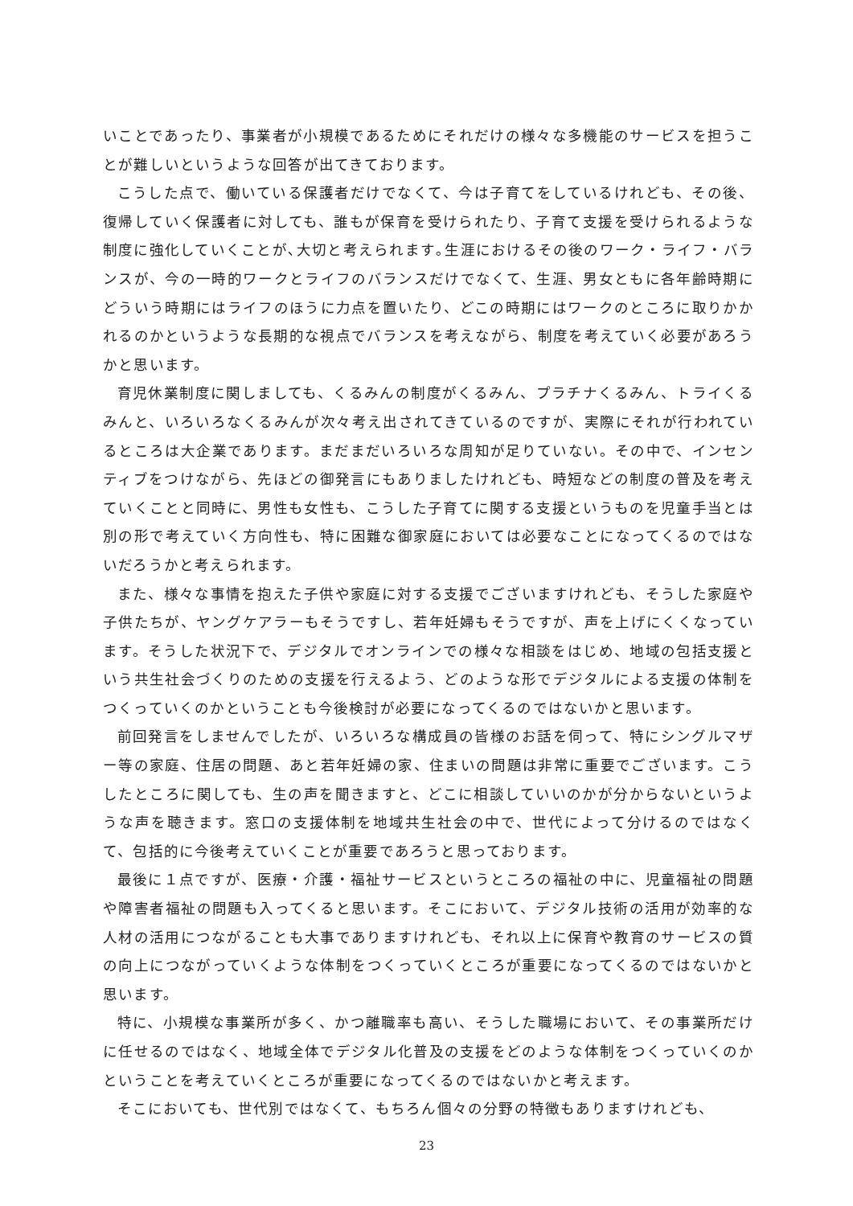いことであったり、事業者が小規模であるためにそれだけの様々な多機能のサービスを担うことが難しいというような回答が出てきております。
こうした点で、働いている保護者だけでなくて、今は子育てをしているけれども、その後、復帰していく保護者に対しても、誰もが保育を受けられたり、子育て支援を受けられるような制度に強化していくことが､大切と考えられます｡生涯におけるその後のワーク・ライフ・バランスが、今の一時的ワークとライフのバランスだけでなくて、生涯、男女ともに各年齢時期にどういう時期にはライフのほうに力点を置いたり、どこの時期にはワークのところに取りかかれるのかというような長期的な視点でバランスを考えながら、制度を考えていく必要があろうかと思います。
育児休業制度に関しましても、くるみんの制度がくるみん、プラチナくるみん、トライくるみんと、いろいろなくるみんが次々考え出されてきているのですが、実際にそれが行われているところは大企業であります。まだまだいろいろな周知が足りていない。その中で、インセンティブをつけながら、先ほどの御発言にもありましたけれども、時短などの制度の普及を考えていくことと同時に、男性も女性も、こうした子育てに関する支援というものを児童手当とは別の形で考えていく方向性も、特に困難な御家庭においては必要なことになってくるのではないだろうかと考えられます。
また、様々な事情を抱えた子供や家庭に対する支援でございますけれども、そうした家庭や子供たちが、ヤングケアラーもそうですし、若年妊婦もそうですが、声を上げにくくなっています。そうした状況下で、デジタルでオンラインでの様々な相談をはじめ、地域の包括支援という共生社会づくりのための支援を行えるよう、どのような形でデジタルによる支援の体制をつくっていくのかということも今後検討が必要になってくるのではないかと思います。
前回発言をしませんでしたが、いろいろな構成員の皆様のお話を伺って、特にシングルマザー等の家庭、住居の問題、あと若年妊婦の家、住まいの問題は非常に重要でございます。こうしたところに関しても、生の声を聞きますと、どこに相談していいのかが分からないというような声を聴きます。窓口の支援体制を地域共生社会の中で、世代によって分けるのではなくて、包括的に今後考えていくことが重要であろうと思っております。
最後に１点ですが、医療・介護・福祉サービスというところの福祉の中に、児童福祉の問題や障害者福祉の問題も入ってくると思います。そこにおいて、デジタル技術の活用が効率的な人材の活用につながることも大事でありますけれども、それ以上に保育や教育のサービスの質の向上につながっていくような体制をつくっていくところが重要になってくるのではないかと思います。
特に、小規模な事業所が多く、かつ離職率も高い、そうした職場において、その事業所だけに任せるのではなく、地域全体でデジタル化普及の支援をどのような体制をつくっていくのかということを考えていくところが重要になってくるのではないかと考えます。
そこにおいても、世代別ではなくて、もちろん個々の分野の特徴もありますけれども、
23